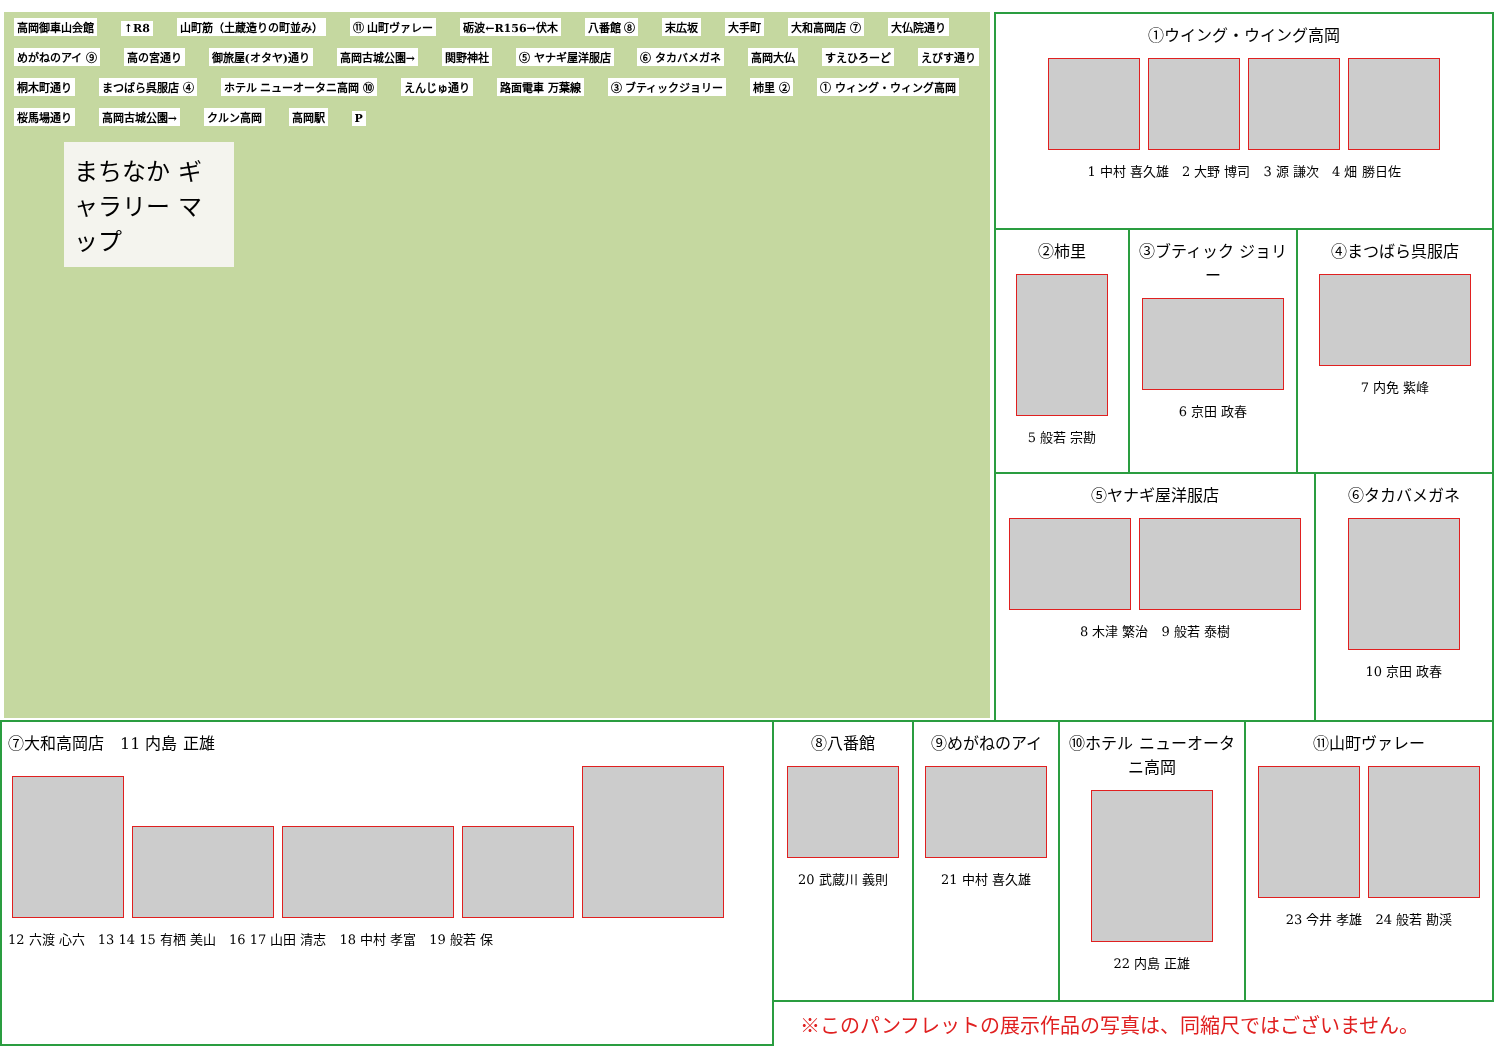高岡御車山会館 ↑R8 山町筋（土蔵造りの町並み） ⑪ 山町ヴァレー 砺波←R156→伏木 八番館 ⑧ 末広坂 大手町 大和高岡店 ⑦ 大仏院通り めがねのアイ ⑨ 高の宮通り 御旅屋(オタヤ)通り 高岡古城公園→ 関野神社 ⑤ ヤナギ屋洋服店 ⑥ タカバメガネ 高岡大仏 すえひろーど えびす通り 桐木町通り まつばら呉服店 ④ ホテル ニューオータニ高岡 ⑩ えんじゅ通り 路面電車 万葉線 ③ ブティックジョリー 柿里 ② ① ウィング・ウィング高岡 桜馬場通り 高岡古城公園→ クルン高岡 高岡駅 P
まちなか ギャラリー マップ
①ウイング・ウイング高岡
1 中村 喜久雄　2 大野 博司　3 源 謙次　4 畑 勝日佐
②柿里
5 般若 宗勘
③ブティック ジョリー
6 京田 政春
④まつばら呉服店
7 内免 紫峰
⑤ヤナギ屋洋服店
8 木津 繁治　9 般若 泰樹
⑥タカバメガネ
10 京田 政春
⑦大和高岡店　11 内島 正雄
12 六渡 心六　13 14 15 有栖 美山　16 17 山田 清志　18 中村 孝富　19 般若 保
⑧八番館
20 武蔵川 義則
⑨めがねのアイ
21 中村 喜久雄
⑩ホテル ニューオータニ高岡
22 内島 正雄
⑪山町ヴァレー
23 今井 孝雄　24 般若 勘渓
※このパンフレットの展示作品の写真は、同縮尺ではございません。